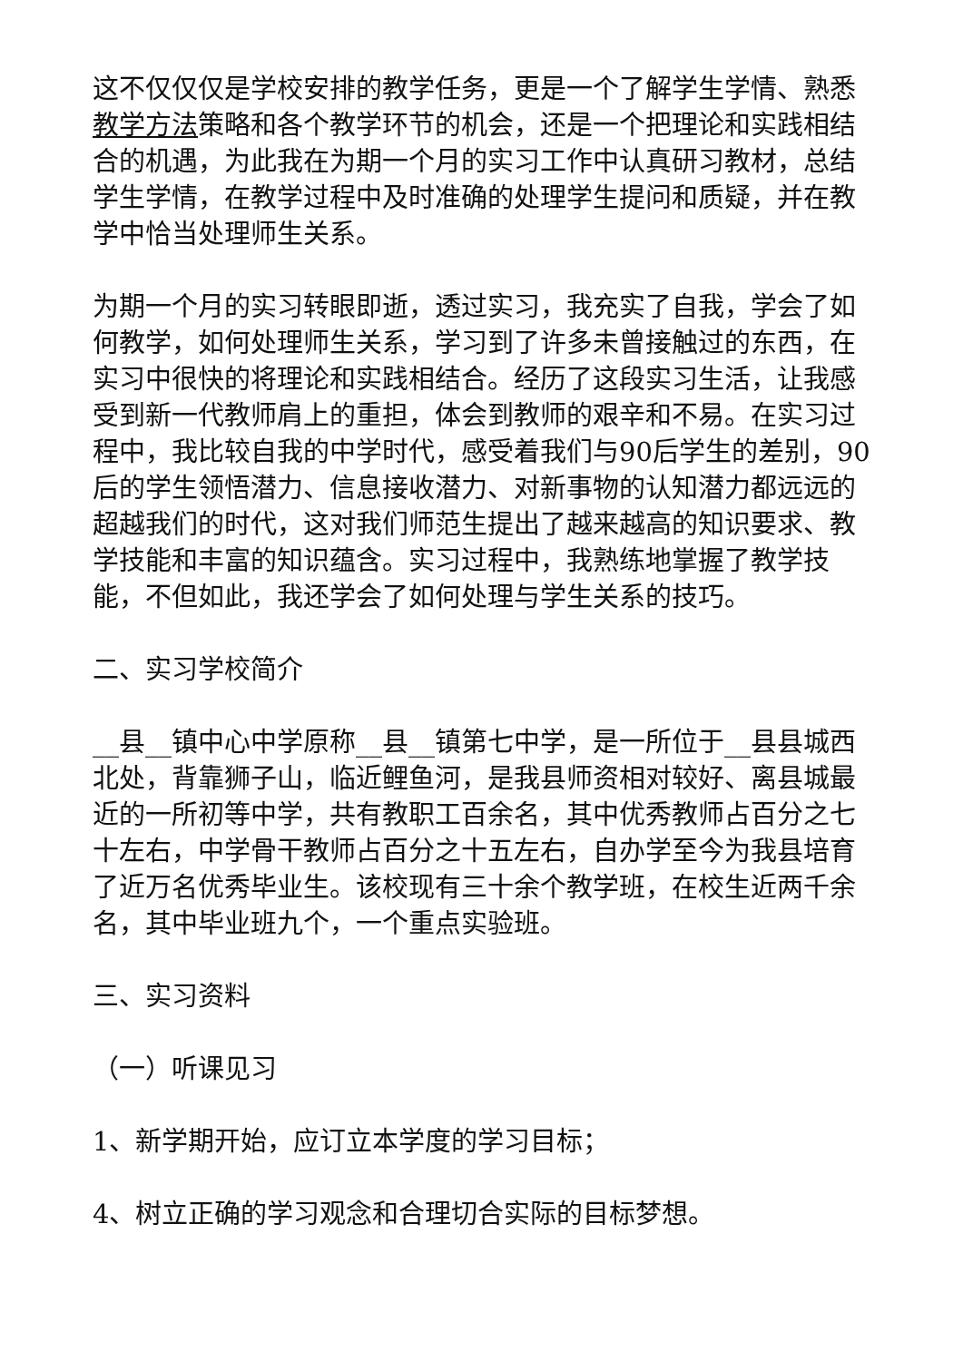这不仅仅仅是学校安排的教学任务，更是一个了解学生学情、熟悉教学方法策略和各个教学环节的机会，还是一个把理论和实践相结合的机遇，为此我在为期一个月的实习工作中认真研习教材，总结学生学情，在教学过程中及时准确的处理学生提问和质疑，并在教学中恰当处理师生关系。
为期一个月的实习转眼即逝，透过实习，我充实了自我，学会了如何教学，如何处理师生关系，学习到了许多未曾接触过的东西，在实习中很快的将理论和实践相结合。经历了这段实习生活，让我感受到新一代教师肩上的重担，体会到教师的艰辛和不易。在实习过程中，我比较自我的中学时代，感受着我们与90后学生的差别，90后的学生领悟潜力、信息接收潜力、对新事物的认知潜力都远远的超越我们的时代，这对我们师范生提出了越来越高的知识要求、教学技能和丰富的知识蕴含。实习过程中，我熟练地掌握了教学技能，不但如此，我还学会了如何处理与学生关系的技巧。
二、实习学校简介
__县__镇中心中学原称__县__镇第七中学，是一所位于__县县城西北处，背靠狮子山，临近鲤鱼河，是我县师资相对较好、离县城最近的一所初等中学，共有教职工百余名，其中优秀教师占百分之七十左右，中学骨干教师占百分之十五左右，自办学至今为我县培育了近万名优秀毕业生。该校现有三十余个教学班，在校生近两千余名，其中毕业班九个，一个重点实验班。
三、实习资料
（一）听课见习
1、新学期开始，应订立本学度的学习目标；
4、树立正确的学习观念和合理切合实际的目标梦想。